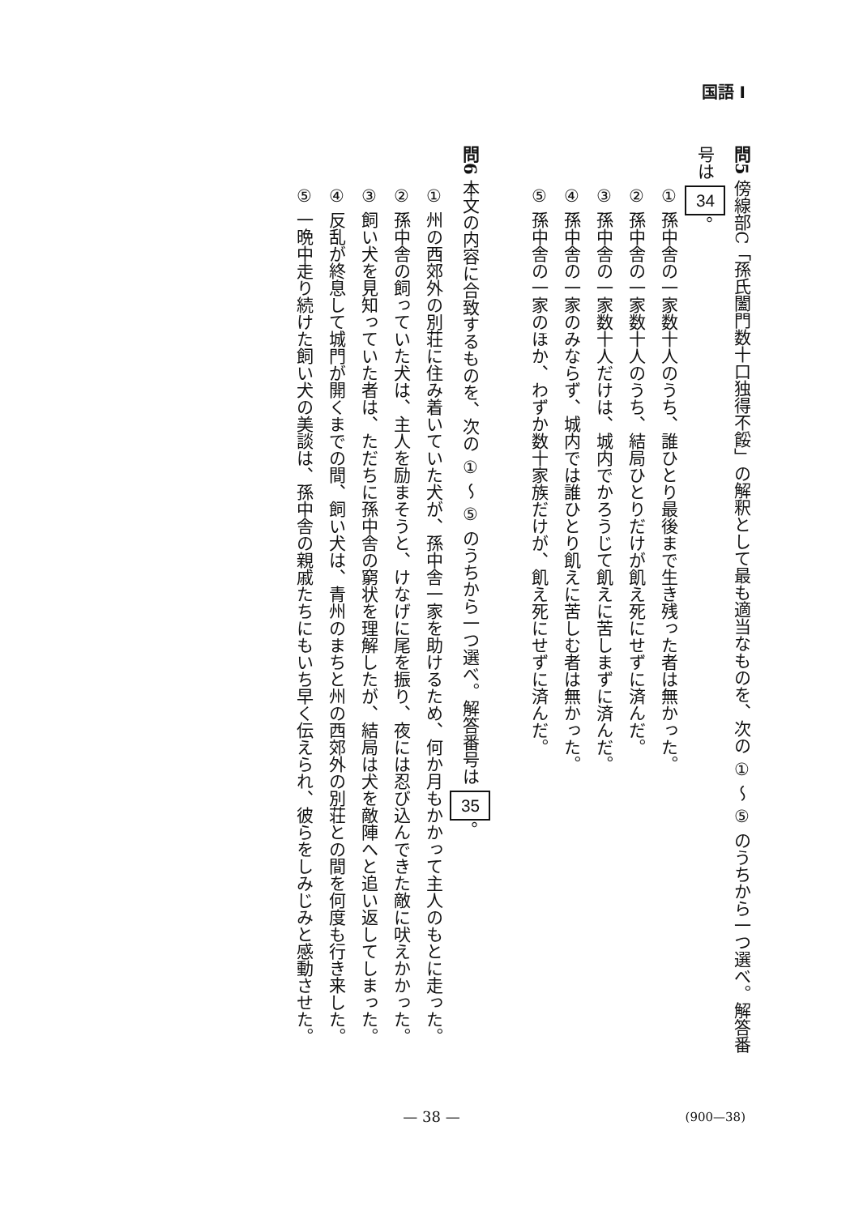国語 I
問5 傍線部C「孫氏闔門数十口独得不餒」の解釈として最も適当なものを、次の ① ～ ⑤ のうちから一つ選べ。解答番号は 34 。
① 孫中舎の一家数十人のうち、誰ひとり最後まで生き残った者は無かった。
② 孫中舎の一家数十人のうち、結局ひとりだけが飢え死にせずに済んだ。
③ 孫中舎の一家数十人だけは、城内でかろうじて飢えに苦しまずに済んだ。
④ 孫中舎の一家のみならず、城内では誰ひとり飢えに苦しむ者は無かった。
⑤ 孫中舎の一家のほか、わずか数十家族だけが、飢え死にせずに済んだ。
問6 本文の内容に合致するものを、次の ① ～ ⑤ のうちから一つ選べ。解答番号は 35 。
① 州の西郊外の別荘に住み着いていた犬が、孫中舎一家を助けるため、何か月もかかって主人のもとに走った。
② 孫中舎の飼っていた犬は、主人を励まそうと、けなげに尾を振り、夜には忍び込んできた敵に吠えかかった。
③ 飼い犬を見知っていた者は、ただちに孫中舎の窮状を理解したが、結局は犬を敵陣へと追い返してしまった。
④ 反乱が終息して城門が開くまでの間、飼い犬は、青州のまちと州の西郊外の別荘との間を何度も行き来した。
⑤ 一晩中走り続けた飼い犬の美談は、孫中舎の親戚たちにもいち早く伝えられ、彼らをしみじみと感動させた。
— 38 — (900—38)